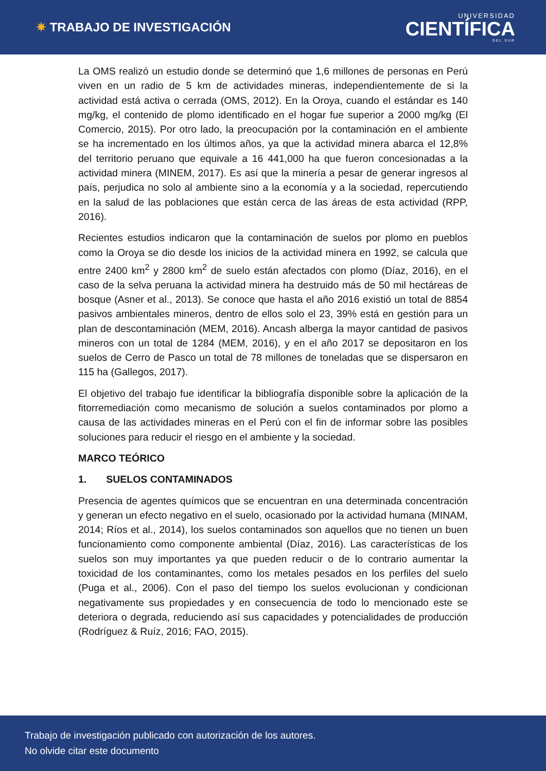✷ TRABAJO DE INVESTIGACIÓN
UNIVERSIDAD
CIENTÍFICA
DEL SUR
La OMS realizó un estudio donde se determinó que 1,6 millones de personas en Perú viven en un radio de 5 km de actividades mineras, independientemente de si la actividad está activa o cerrada (OMS, 2012). En la Oroya, cuando el estándar es 140 mg/kg, el contenido de plomo identificado en el hogar fue superior a 2000 mg/kg (El Comercio, 2015). Por otro lado, la preocupación por la contaminación en el ambiente se ha incrementado en los últimos años, ya que la actividad minera abarca el 12,8% del territorio peruano que equivale a 16 441,000 ha que fueron concesionadas a la actividad minera (MINEM, 2017). Es así que la minería a pesar de generar ingresos al país, perjudica no solo al ambiente sino a la economía y a la sociedad, repercutiendo en la salud de las poblaciones que están cerca de las áreas de esta actividad (RPP, 2016).
Recientes estudios indicaron que la contaminación de suelos por plomo en pueblos como la Oroya se dio desde los inicios de la actividad minera en 1992, se calcula que entre 2400 km<sup>2</sup> y 2800 km<sup>2</sup> de suelo están afectados con plomo (Díaz, 2016), en el caso de la selva peruana la actividad minera ha destruido más de 50 mil hectáreas de bosque (Asner et al., 2013). Se conoce que hasta el año 2016 existió un total de 8854 pasivos ambientales mineros, dentro de ellos solo el 23, 39% está en gestión para un plan de descontaminación (MEM, 2016). Ancash alberga la mayor cantidad de pasivos mineros con un total de 1284 (MEM, 2016), y en el año 2017 se depositaron en los suelos de Cerro de Pasco un total de 78 millones de toneladas que se dispersaron en 115 ha (Gallegos, 2017).
El objetivo del trabajo fue identificar la bibliografía disponible sobre la aplicación de la fitorremediación como mecanismo de solución a suelos contaminados por plomo a causa de las actividades mineras en el Perú con el fin de informar sobre las posibles soluciones para reducir el riesgo en el ambiente y la sociedad.
MARCO TEÓRICO
1. SUELOS CONTAMINADOS
Presencia de agentes químicos que se encuentran en una determinada concentración y generan un efecto negativo en el suelo, ocasionado por la actividad humana (MINAM, 2014; Ríos et al., 2014), los suelos contaminados son aquellos que no tienen un buen funcionamiento como componente ambiental (Díaz, 2016). Las características de los suelos son muy importantes ya que pueden reducir o de lo contrario aumentar la toxicidad de los contaminantes, como los metales pesados en los perfiles del suelo (Puga et al., 2006). Con el paso del tiempo los suelos evolucionan y condicionan negativamente sus propiedades y en consecuencia de todo lo mencionado este se deteriora o degrada, reduciendo así sus capacidades y potencialidades de producción (Rodríguez & Ruíz, 2016; FAO, 2015).
Trabajo de investigación publicado con autorización de los autores.
No olvide citar este documento